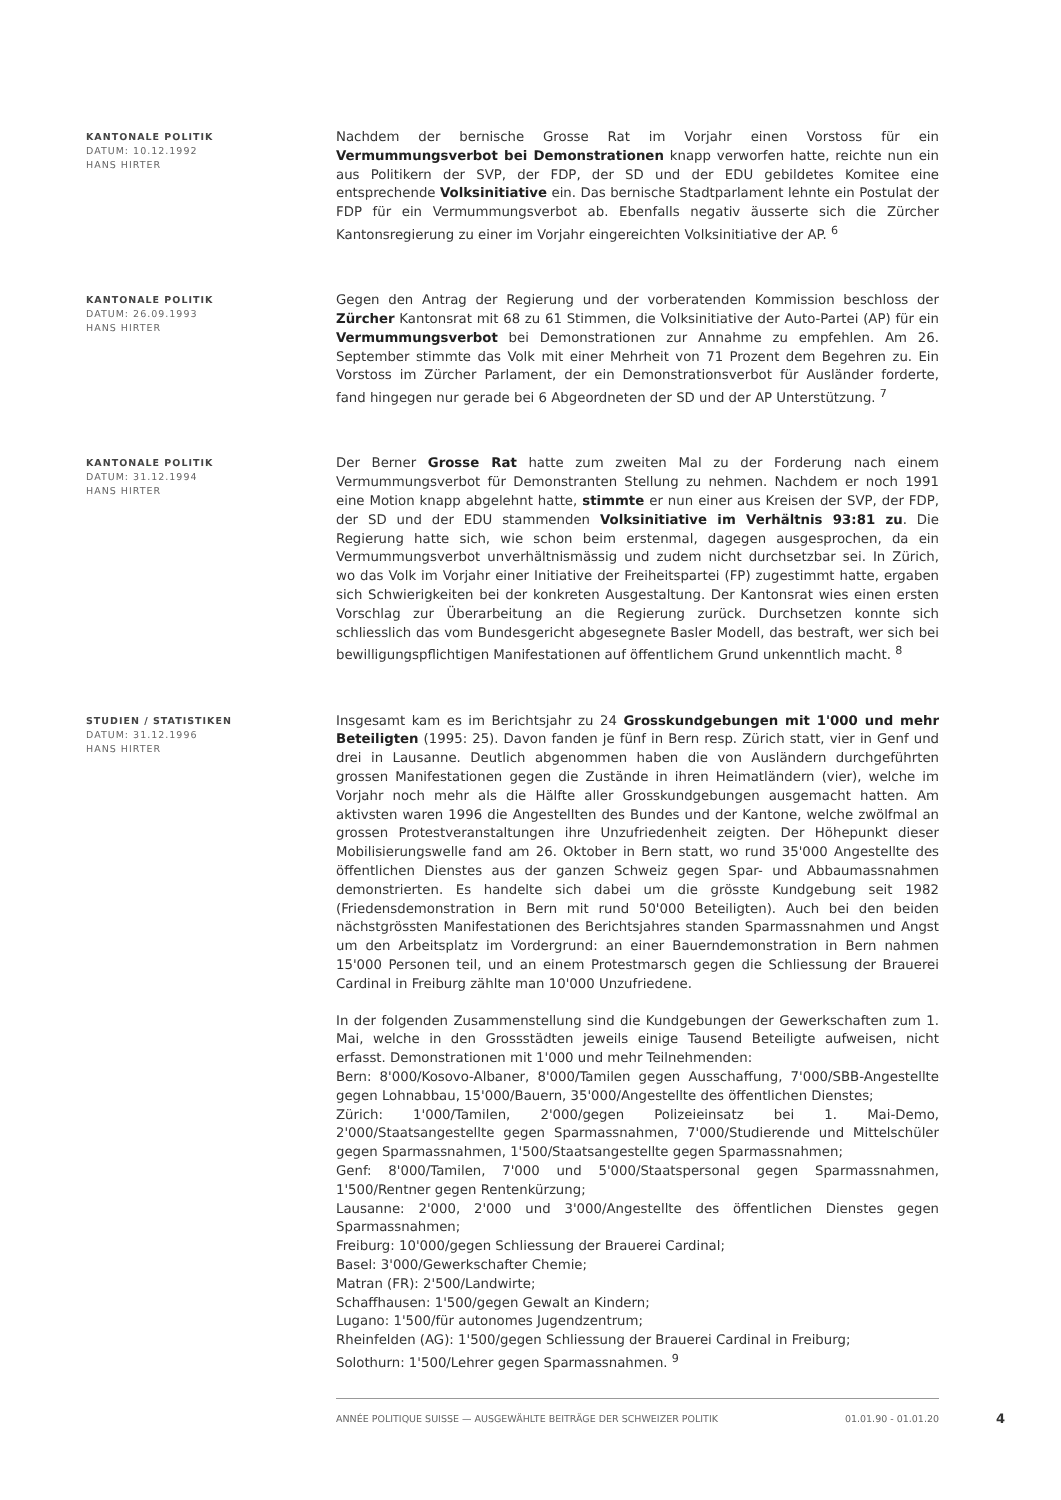KANTONALE POLITIK
DATUM: 10.12.1992
HANS HIRTER
Nachdem der bernische Grosse Rat im Vorjahr einen Vorstoss für ein Vermummungsverbot bei Demonstrationen knapp verworfen hatte, reichte nun ein aus Politikern der SVP, der FDP, der SD und der EDU gebildetes Komitee eine entsprechende Volksinitiative ein. Das bernische Stadtparlament lehnte ein Postulat der FDP für ein Vermummungsverbot ab. Ebenfalls negativ äusserte sich die Zürcher Kantonsregierung zu einer im Vorjahr eingereichten Volksinitiative der AP. <sup>6</sup>
KANTONALE POLITIK
DATUM: 26.09.1993
HANS HIRTER
Gegen den Antrag der Regierung und der vorberatenden Kommission beschloss der Zürcher Kantonsrat mit 68 zu 61 Stimmen, die Volksinitiative der Auto-Partei (AP) für ein Vermummungsverbot bei Demonstrationen zur Annahme zu empfehlen. Am 26. September stimmte das Volk mit einer Mehrheit von 71 Prozent dem Begehren zu. Ein Vorstoss im Zürcher Parlament, der ein Demonstrationsverbot für Ausländer forderte, fand hingegen nur gerade bei 6 Abgeordneten der SD und der AP Unterstützung. <sup>7</sup>
KANTONALE POLITIK
DATUM: 31.12.1994
HANS HIRTER
Der Berner Grosse Rat hatte zum zweiten Mal zu der Forderung nach einem Vermummungsverbot für Demonstranten Stellung zu nehmen. Nachdem er noch 1991 eine Motion knapp abgelehnt hatte, stimmte er nun einer aus Kreisen der SVP, der FDP, der SD und der EDU stammenden Volksinitiative im Verhältnis 93:81 zu. Die Regierung hatte sich, wie schon beim erstenmal, dagegen ausgesprochen, da ein Vermummungsverbot unverhältnismässig und zudem nicht durchsetzbar sei. In Zürich, wo das Volk im Vorjahr einer Initiative der Freiheitspartei (FP) zugestimmt hatte, ergaben sich Schwierigkeiten bei der konkreten Ausgestaltung. Der Kantonsrat wies einen ersten Vorschlag zur Überarbeitung an die Regierung zurück. Durchsetzen konnte sich schliesslich das vom Bundesgericht abgesegnete Basler Modell, das bestraft, wer sich bei bewilligungspflichtigen Manifestationen auf öffentlichem Grund unkenntlich macht. <sup>8</sup>
STUDIEN / STATISTIKEN
DATUM: 31.12.1996
HANS HIRTER
Insgesamt kam es im Berichtsjahr zu 24 Grosskundgebungen mit 1'000 und mehr Beteiligten (1995: 25). Davon fanden je fünf in Bern resp. Zürich statt, vier in Genf und drei in Lausanne. Deutlich abgenommen haben die von Ausländern durchgeführten grossen Manifestationen gegen die Zustände in ihren Heimatländern (vier), welche im Vorjahr noch mehr als die Hälfte aller Grosskundgebungen ausgemacht hatten. Am aktivsten waren 1996 die Angestellten des Bundes und der Kantone, welche zwölfmal an grossen Protestveranstaltungen ihre Unzufriedenheit zeigten. Der Höhepunkt dieser Mobilisierungswelle fand am 26. Oktober in Bern statt, wo rund 35'000 Angestellte des öffentlichen Dienstes aus der ganzen Schweiz gegen Spar- und Abbaumassnahmen demonstrierten. Es handelte sich dabei um die grösste Kundgebung seit 1982 (Friedensdemonstration in Bern mit rund 50'000 Beteiligten). Auch bei den beiden nächstgrössten Manifestationen des Berichtsjahres standen Sparmassnahmen und Angst um den Arbeitsplatz im Vordergrund: an einer Bauerndemonstration in Bern nahmen 15'000 Personen teil, und an einem Protestmarsch gegen die Schliessung der Brauerei Cardinal in Freiburg zählte man 10'000 Unzufriedene.
In der folgenden Zusammenstellung sind die Kundgebungen der Gewerkschaften zum 1. Mai, welche in den Grossstädten jeweils einige Tausend Beteiligte aufweisen, nicht erfasst. Demonstrationen mit 1'000 und mehr Teilnehmenden:
Bern: 8'000/Kosovo-Albaner, 8'000/Tamilen gegen Ausschaffung, 7'000/SBB-Angestellte gegen Lohnabbau, 15'000/Bauern, 35'000/Angestellte des öffentlichen Dienstes;
Zürich: 1'000/Tamilen, 2'000/gegen Polizeieinsatz bei 1. Mai-Demo, 2'000/Staatsangestellte gegen Sparmassnahmen, 7'000/Studierende und Mittelschüler gegen Sparmassnahmen, 1'500/Staatsangestellte gegen Sparmassnahmen;
Genf: 8'000/Tamilen, 7'000 und 5'000/Staatspersonal gegen Sparmassnahmen, 1'500/Rentner gegen Rentenkürzung;
Lausanne: 2'000, 2'000 und 3'000/Angestellte des öffentlichen Dienstes gegen Sparmassnahmen;
Freiburg: 10'000/gegen Schliessung der Brauerei Cardinal;
Basel: 3'000/Gewerkschafter Chemie;
Matran (FR): 2'500/Landwirte;
Schaffhausen: 1'500/gegen Gewalt an Kindern;
Lugano: 1'500/für autonomes Jugendzentrum;
Rheinfelden (AG): 1'500/gegen Schliessung der Brauerei Cardinal in Freiburg;
Solothurn: 1'500/Lehrer gegen Sparmassnahmen. <sup>9</sup>
ANNÉE POLITIQUE SUISSE — AUSGEWÄHLTE BEITRÄGE DER SCHWEIZER POLITIK 01.01.90 - 01.01.20
4